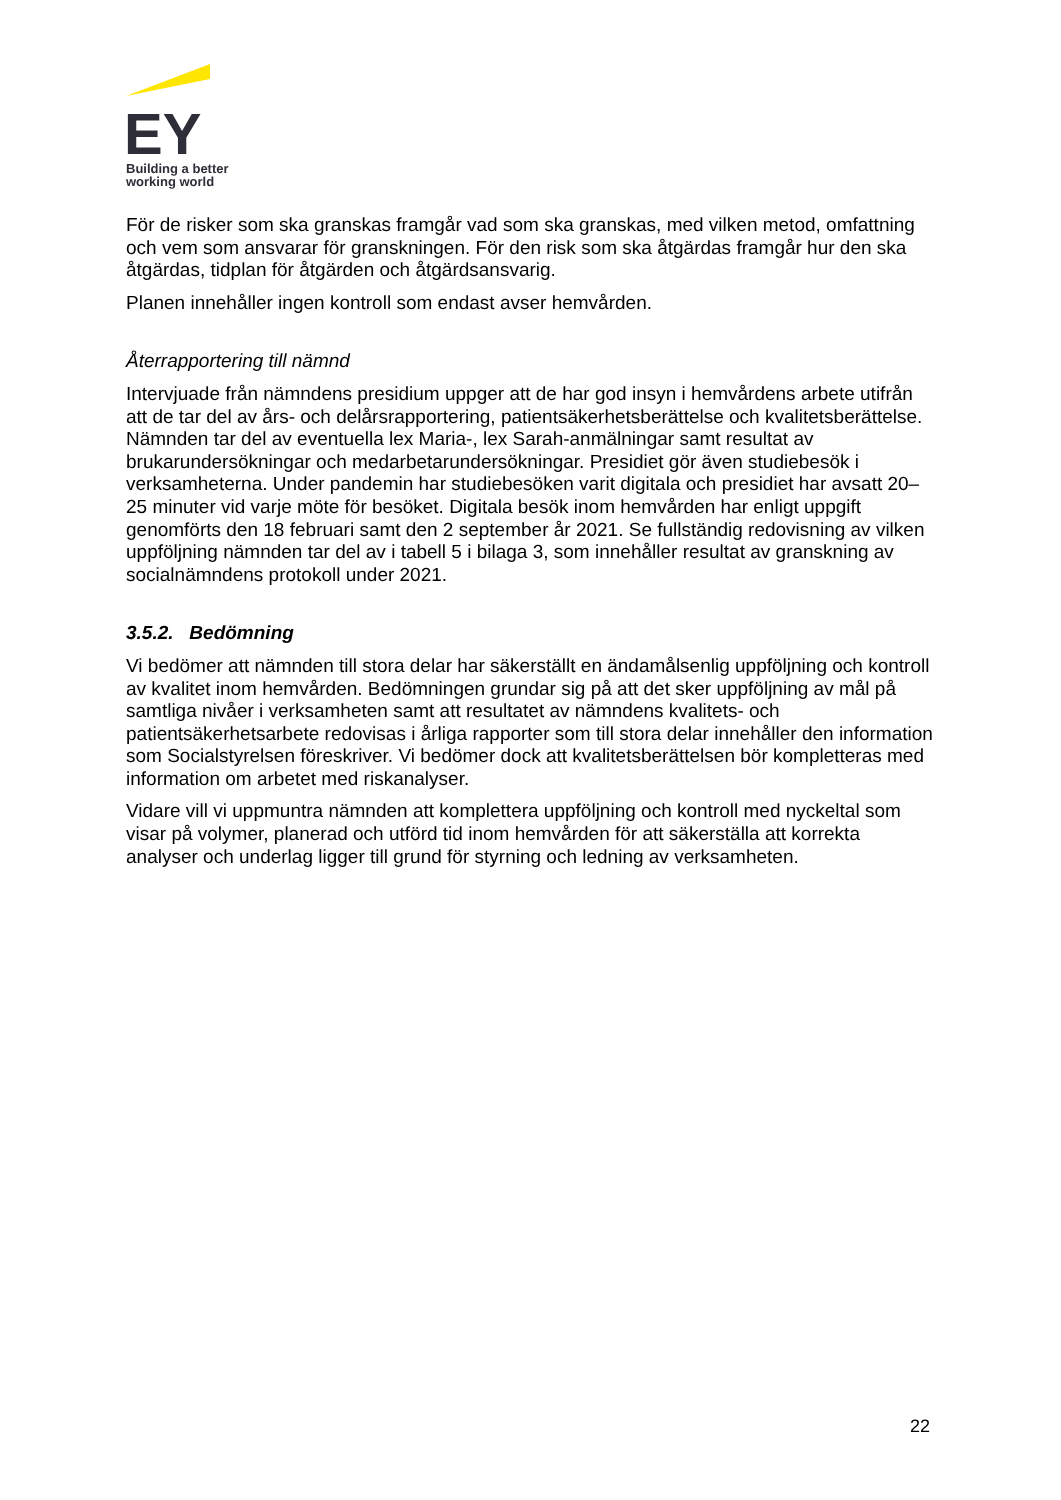EY
Building a better
working world
För de risker som ska granskas framgår vad som ska granskas, med vilken metod, omfattning och vem som ansvarar för granskningen. För den risk som ska åtgärdas framgår hur den ska åtgärdas, tidplan för åtgärden och åtgärdsansvarig.
Planen innehåller ingen kontroll som endast avser hemvården.
Återrapportering till nämnd
Intervjuade från nämndens presidium uppger att de har god insyn i hemvårdens arbete utifrån att de tar del av års- och delårsrapportering, patientsäkerhetsberättelse och kvalitetsberättelse. Nämnden tar del av eventuella lex Maria-, lex Sarah-anmälningar samt resultat av brukarundersökningar och medarbetarundersökningar. Presidiet gör även studiebesök i verksamheterna. Under pandemin har studiebesöken varit digitala och presidiet har avsatt 20–25 minuter vid varje möte för besöket. Digitala besök inom hemvården har enligt uppgift genomförts den 18 februari samt den 2 september år 2021. Se fullständig redovisning av vilken uppföljning nämnden tar del av i tabell 5 i bilaga 3, som innehåller resultat av granskning av socialnämndens protokoll under 2021.
3.5.2. Bedömning
Vi bedömer att nämnden till stora delar har säkerställt en ändamålsenlig uppföljning och kontroll av kvalitet inom hemvården. Bedömningen grundar sig på att det sker uppföljning av mål på samtliga nivåer i verksamheten samt att resultatet av nämndens kvalitets- och patientsäkerhetsarbete redovisas i årliga rapporter som till stora delar innehåller den information som Socialstyrelsen föreskriver. Vi bedömer dock att kvalitetsberättelsen bör kompletteras med information om arbetet med riskanalyser.
Vidare vill vi uppmuntra nämnden att komplettera uppföljning och kontroll med nyckeltal som visar på volymer, planerad och utförd tid inom hemvården för att säkerställa att korrekta analyser och underlag ligger till grund för styrning och ledning av verksamheten.
22